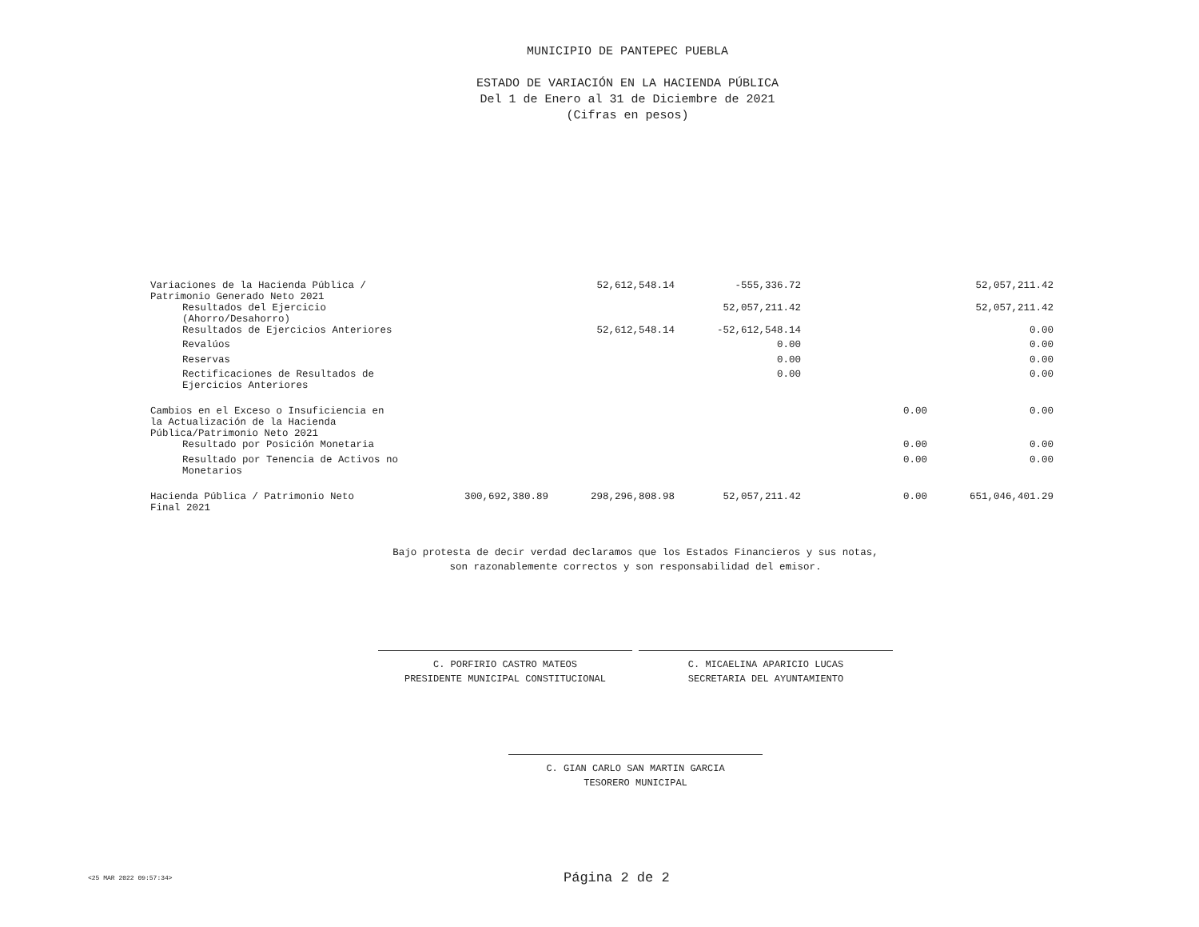MUNICIPIO DE PANTEPEC PUEBLA
ESTADO DE VARIACIÓN EN LA HACIENDA PÚBLICA
Del 1 de Enero al 31 de Diciembre de 2021
(Cifras en pesos)
| Variaciones de la Hacienda Pública / Patrimonio Generado Neto 2021 | | 52,612,548.14 | -555,336.72 | | 52,057,211.42 |
| Resultados del Ejercicio (Ahorro/Desahorro) | | | 52,057,211.42 | | 52,057,211.42 |
| Resultados de Ejercicios Anteriores | | 52,612,548.14 | -52,612,548.14 | | 0.00 |
| Revalúos | | | 0.00 | | 0.00 |
| Reservas | | | 0.00 | | 0.00 |
| Rectificaciones de Resultados de Ejercicios Anteriores | | | 0.00 | | 0.00 |
| Cambios en el Exceso o Insuficiencia en la Actualización de la Hacienda Pública/Patrimonio Neto 2021 | | | | 0.00 | 0.00 |
| Resultado por Posición Monetaria | | | | 0.00 | 0.00 |
| Resultado por Tenencia de Activos no Monetarios | | | | 0.00 | 0.00 |
| Hacienda Pública / Patrimonio Neto Final 2021 | 300,692,380.89 | 298,296,808.98 | 52,057,211.42 | 0.00 | 651,046,401.29 |
Bajo protesta de decir verdad declaramos que los Estados Financieros y sus notas,
son razonablemente correctos y son responsabilidad del emisor.
C. PORFIRIO CASTRO MATEOS
PRESIDENTE MUNICIPAL CONSTITUCIONAL
C. MICAELINA APARICIO LUCAS
SECRETARIA DEL AYUNTAMIENTO
C. GIAN CARLO SAN MARTIN GARCIA
TESORERO MUNICIPAL
<25 MAR 2022 09:57:34> Página 2 de 2